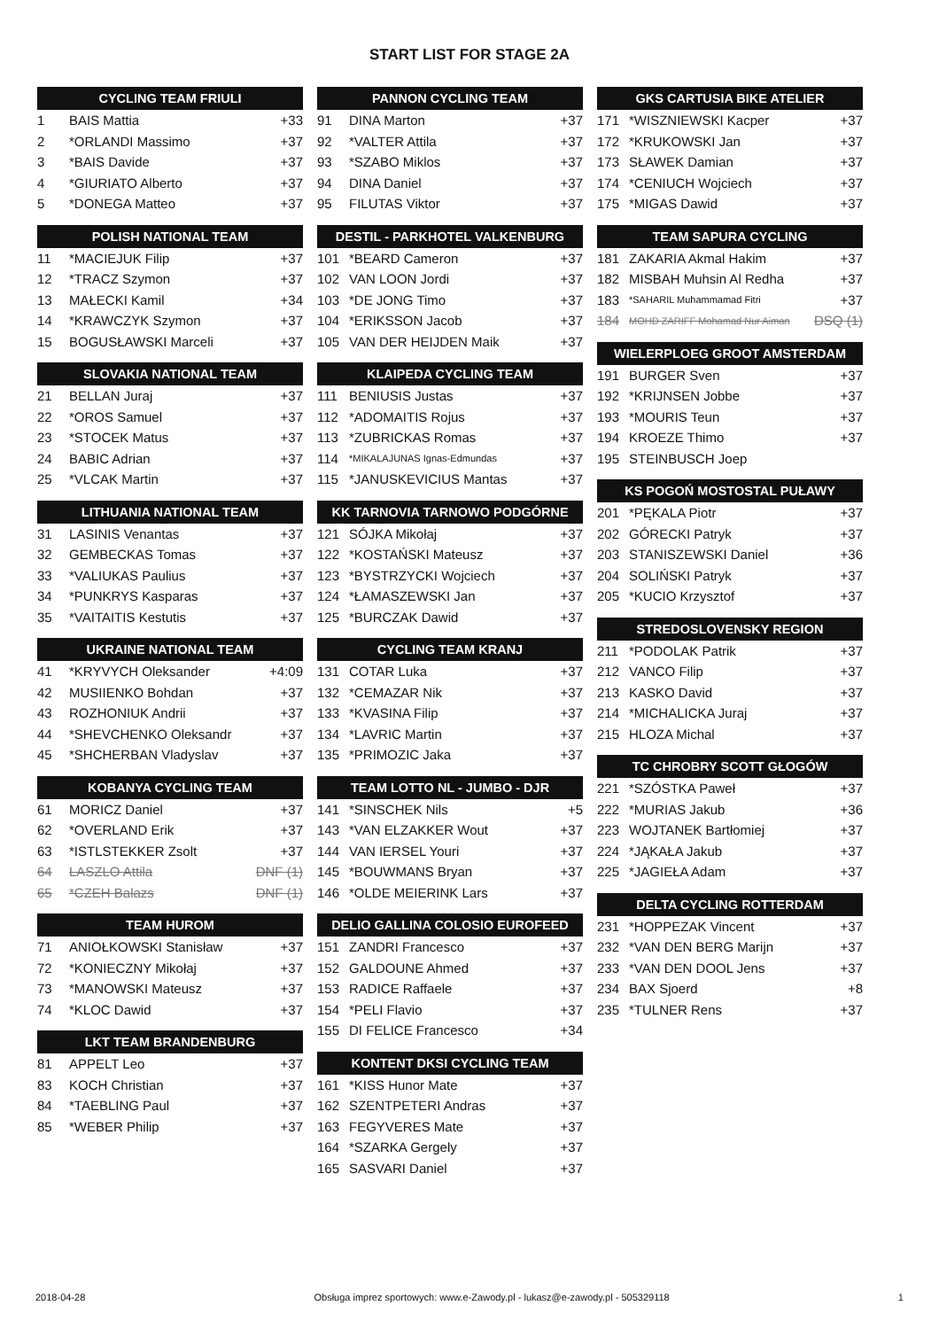START LIST FOR STAGE 2A
| CYCLING TEAM FRIULI | | |
| --- | --- | --- |
| 1 | BAIS Mattia | +33 |
| 2 | *ORLANDI Massimo | +37 |
| 3 | *BAIS Davide | +37 |
| 4 | *GIURIATO Alberto | +37 |
| 5 | *DONEGA Matteo | +37 |
| POLISH NATIONAL TEAM | | |
| --- | --- | --- |
| 11 | *MACIEJUK Filip | +37 |
| 12 | *TRACZ Szymon | +37 |
| 13 | MAŁECKI Kamil | +34 |
| 14 | *KRAWCZYK Szymon | +37 |
| 15 | BOGUSŁAWSKI Marceli | +37 |
| SLOVAKIA NATIONAL TEAM | | |
| --- | --- | --- |
| 21 | BELLAN Juraj | +37 |
| 22 | *OROS Samuel | +37 |
| 23 | *STOCEK Matus | +37 |
| 24 | BABIC Adrian | +37 |
| 25 | *VLCAK Martin | +37 |
| LITHUANIA NATIONAL TEAM | | |
| --- | --- | --- |
| 31 | LASINIS Venantas | +37 |
| 32 | GEMBECKAS Tomas | +37 |
| 33 | *VALIUKAS Paulius | +37 |
| 34 | *PUNKRYS Kasparas | +37 |
| 35 | *VAITAITIS Kestutis | +37 |
| UKRAINE NATIONAL TEAM | | |
| --- | --- | --- |
| 41 | *KRYVYCH Oleksander | +4:09 |
| 42 | MUSIIENKO Bohdan | +37 |
| 43 | ROZHONIUK Andrii | +37 |
| 44 | *SHEVCHENKO Oleksandr | +37 |
| 45 | *SHCHERBAN Vladyslav | +37 |
| KOBANYA CYCLING TEAM | | |
| --- | --- | --- |
| 61 | MORICZ Daniel | +37 |
| 62 | *OVERLAND Erik | +37 |
| 63 | *ISTLSTEKKER Zsolt | +37 |
| 64 | LASZLO Attila | DNF (1) |
| 65 | *CZEH Balazs | DNF (1) |
| TEAM HUROM | | |
| --- | --- | --- |
| 71 | ANIOŁKOWSKI Stanisław | +37 |
| 72 | *KONIECZNY Mikołaj | +37 |
| 73 | *MANOWSKI Mateusz | +37 |
| 74 | *KLOC Dawid | +37 |
| LKT TEAM BRANDENBURG | | |
| --- | --- | --- |
| 81 | APPELT Leo | +37 |
| 83 | KOCH Christian | +37 |
| 84 | *TAEBLING Paul | +37 |
| 85 | *WEBER Philip | +37 |
| PANNON CYCLING TEAM | | |
| --- | --- | --- |
| 91 | DINA Marton | +37 |
| 92 | *VALTER Attila | +37 |
| 93 | *SZABO Miklos | +37 |
| 94 | DINA Daniel | +37 |
| 95 | FILUTAS Viktor | +37 |
| DESTIL - PARKHOTEL VALKENBURG | | |
| --- | --- | --- |
| 101 | *BEARD Cameron | +37 |
| 102 | VAN LOON Jordi | +37 |
| 103 | *DE JONG Timo | +37 |
| 104 | *ERIKSSON Jacob | +37 |
| 105 | VAN DER HEIJDEN Maik | +37 |
| KLAIPEDA CYCLING TEAM | | |
| --- | --- | --- |
| 111 | BENIUSIS Justas | +37 |
| 112 | *ADOMAITIS Rojus | +37 |
| 113 | *ZUBRICKAS Romas | +37 |
| 114 | *MIKALAJUNAS Ignas-Edmundas | +37 |
| 115 | *JANUSKEVICIUS Mantas | +37 |
| KK TARNOVIA TARNOWO PODGÓRNE | | |
| --- | --- | --- |
| 121 | SÓJKA Mikołaj | +37 |
| 122 | *KOSTAŃSKI Mateusz | +37 |
| 123 | *BYSTRZYCKI Wojciech | +37 |
| 124 | *ŁAMASZEWSKI Jan | +37 |
| 125 | *BURCZAK Dawid | +37 |
| CYCLING TEAM KRANJ | | |
| --- | --- | --- |
| 131 | COTAR Luka | +37 |
| 132 | *CEMAZAR Nik | +37 |
| 133 | *KVASINA Filip | +37 |
| 134 | *LAVRIC Martin | +37 |
| 135 | *PRIMOZIC Jaka | +37 |
| TEAM LOTTO NL - JUMBO - DJR | | |
| --- | --- | --- |
| 141 | *SINSCHEK Nils | +5 |
| 143 | *VAN ELZAKKER Wout | +37 |
| 144 | VAN IERSEL Youri | +37 |
| 145 | *BOUWMANS Bryan | +37 |
| 146 | *OLDE MEIERINK Lars | +37 |
| DELIO GALLINA COLOSIO EUROFEED | | |
| --- | --- | --- |
| 151 | ZANDRI Francesco | +37 |
| 152 | GALDOUNE Ahmed | +37 |
| 153 | RADICE Raffaele | +37 |
| 154 | *PELI Flavio | +37 |
| 155 | DI FELICE Francesco | +34 |
| KONTENT DKSI CYCLING TEAM | | |
| --- | --- | --- |
| 161 | *KISS Hunor Mate | +37 |
| 162 | SZENTPETERI Andras | +37 |
| 163 | FEGYVERES Mate | +37 |
| 164 | *SZARKA Gergely | +37 |
| 165 | SASVARI Daniel | +37 |
| GKS CARTUSIA BIKE ATELIER | | |
| --- | --- | --- |
| 171 | *WISZNIEWSKI Kacper | +37 |
| 172 | *KRUKOWSKI Jan | +37 |
| 173 | SŁAWEK Damian | +37 |
| 174 | *CENIUCH Wojciech | +37 |
| 175 | *MIGAS Dawid | +37 |
| TEAM SAPURA CYCLING | | |
| --- | --- | --- |
| 181 | ZAKARIA Akmal Hakim | +37 |
| 182 | MISBAH Muhsin Al Redha | +37 |
| 183 | *SAHARIL Muhammamad Fitri | +37 |
| 184 | MOHD ZARIFF Mohamad Nur Aiman | DSQ (1) |
| WIELERPLOEG GROOT AMSTERDAM | | |
| --- | --- | --- |
| 191 | BURGER Sven | +37 |
| 192 | *KRIJNSEN Jobbe | +37 |
| 193 | *MOURIS Teun | +37 |
| 194 | KROEZE Thimo | +37 |
| 195 | STEINBUSCH Joep | |
| KS POGOŃ MOSTOSTAL PUŁAWY | | |
| --- | --- | --- |
| 201 | *PĘKALA Piotr | +37 |
| 202 | GÓRECKI Patryk | +37 |
| 203 | STANISZEWSKI Daniel | +36 |
| 204 | SOLIŃSKI Patryk | +37 |
| 205 | *KUCIO Krzysztof | +37 |
| STREDOSLOVENSKY REGION | | |
| --- | --- | --- |
| 211 | *PODOLAK Patrik | +37 |
| 212 | VANCO Filip | +37 |
| 213 | KASKO David | +37 |
| 214 | *MICHALICKA Juraj | +37 |
| 215 | HLOZA Michal | +37 |
| TC CHROBRY SCOTT GŁOGÓW | | |
| --- | --- | --- |
| 221 | *SZÓSTKA Paweł | +37 |
| 222 | *MURIAS Jakub | +36 |
| 223 | WOJTANEK Bartłomiej | +37 |
| 224 | *JĄKAŁA Jakub | +37 |
| 225 | *JAGIEŁA Adam | +37 |
| DELTA CYCLING ROTTERDAM | | |
| --- | --- | --- |
| 231 | *HOPPEZAK Vincent | +37 |
| 232 | *VAN DEN BERG Marijn | +37 |
| 233 | *VAN DEN DOOL Jens | +37 |
| 234 | BAX Sjoerd | +8 |
| 235 | *TULNER Rens | +37 |
2018-04-28 Obsługa imprez sportowych: www.e-Zawody.pl - lukasz@e-zawody.pl - 505329118 1